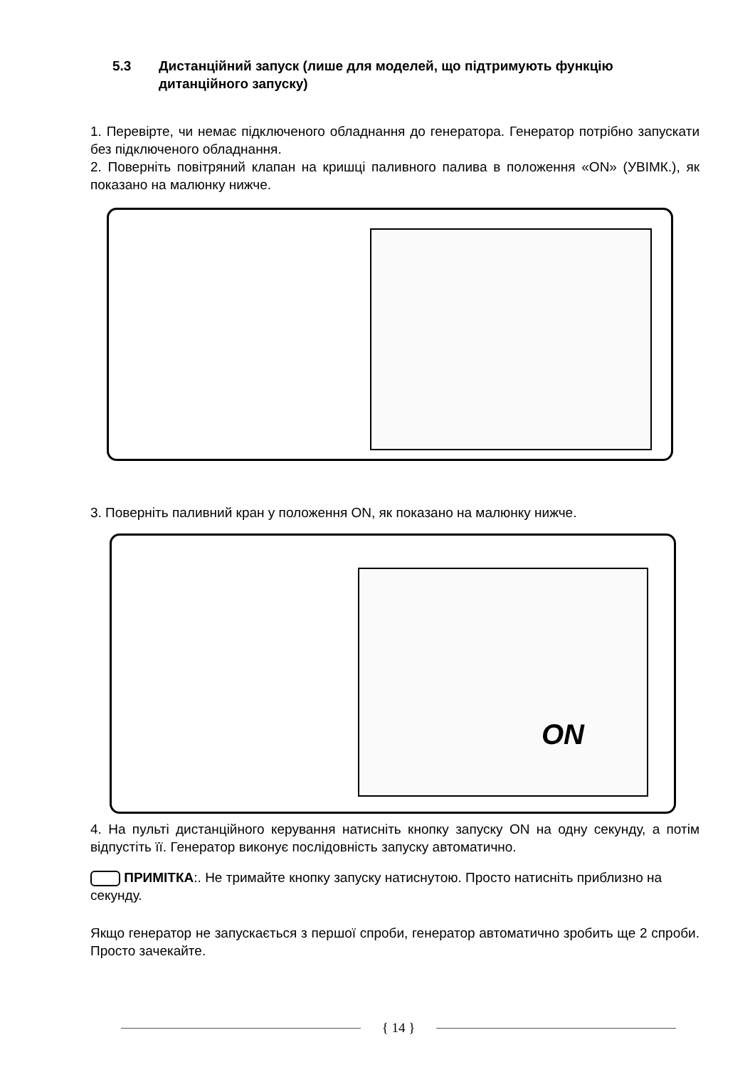5.3 Дистанційний запуск (лише для моделей, що підтримують функцію дитанційного запуску)
1. Перевірте, чи немає підключеного обладнання до генератора. Генератор потрібно запускати без підключеного обладнання.
2. Поверніть повітряний клапан на кришці паливного палива в положення «ON» (УВІМК.), як показано на малюнку нижче.
3. Поверніть паливний кран у положення ON, як показано на малюнку нижче.
ON
4. На пульті дистанційного керування натисніть кнопку запуску ON на одну секунду, а потім відпустіть її. Генератор виконує послідовність запуску автоматично.
ПРИМІТКА:. Не тримайте кнопку запуску натиснутою. Просто натисніть приблизно на секунду.
Якщо генератор не запускається з першої спроби, генератор автоматично зробить ще 2 спроби. Просто зачекайте.
{ 14 }